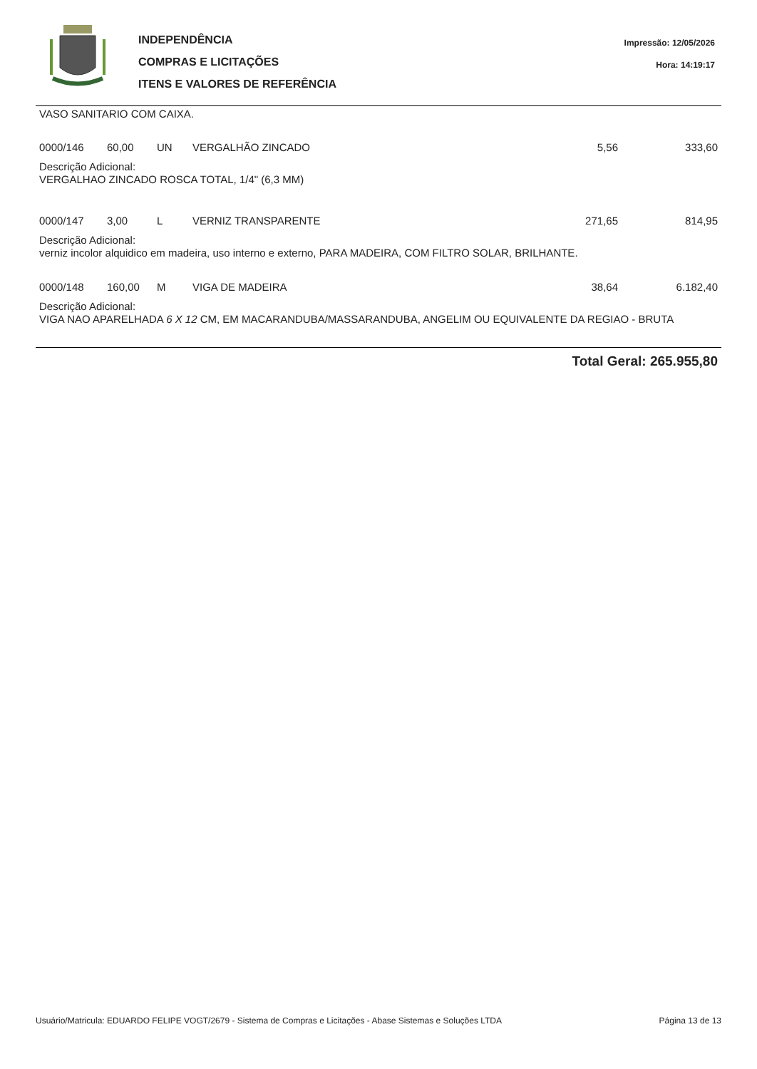INDEPENDÊNCIA
COMPRAS E LICITAÇÕES
ITENS E VALORES DE REFERÊNCIA
Impressão: 12/05/2026
Hora: 14:19:17
VASO SANITARIO COM CAIXA.
| 0000/146 | 60,00 | UN | VERGALHÃO ZINCADO | 5,56 | 333,60 |
Descrição Adicional:
VERGALHAO ZINCADO ROSCA TOTAL, 1/4" (6,3 MM)
| 0000/147 | 3,00 | L | VERNIZ TRANSPARENTE | 271,65 | 814,95 |
Descrição Adicional:
verniz incolor alquidico em madeira, uso interno e externo, PARA MADEIRA, COM FILTRO SOLAR, BRILHANTE.
| 0000/148 | 160,00 | M | VIGA DE MADEIRA | 38,64 | 6.182,40 |
Descrição Adicional:
VIGA NAO APARELHADA 6 X 12 CM, EM MACARANDUBA/MASSARANDUBA, ANGELIM OU EQUIVALENTE DA REGIAO - BRUTA
Total Geral: 265.955,80
Usuário/Matricula: EDUARDO FELIPE VOGT/2679 - Sistema de Compras e Licitações - Abase Sistemas e Soluções LTDA Página 13 de 13